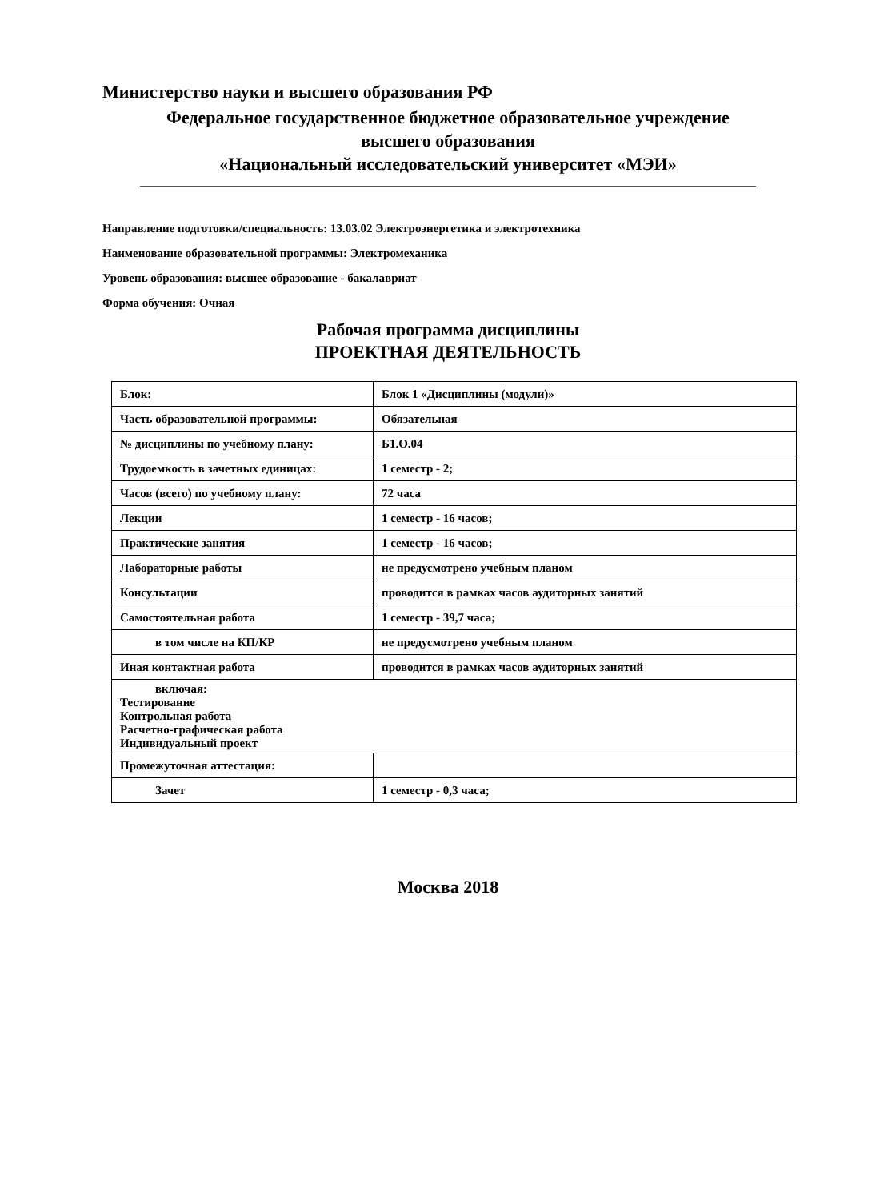Министерство науки и высшего образования РФ
Федеральное государственное бюджетное образовательное учреждение
высшего образования
«Национальный исследовательский университет «МЭИ»
Направление подготовки/специальность: 13.03.02 Электроэнергетика и электротехника
Наименование образовательной программы: Электромеханика
Уровень образования: высшее образование - бакалавриат
Форма обучения: Очная
Рабочая программа дисциплины
ПРОЕКТНАЯ ДЕЯТЕЛЬНОСТЬ
| Блок: | Блок 1 «Дисциплины (модули)» |
| Часть образовательной программы: | Обязательная |
| № дисциплины по учебному плану: | Б1.О.04 |
| Трудоемкость в зачетных единицах: | 1 семестр - 2; |
| Часов (всего) по учебному плану: | 72 часа |
| Лекции | 1 семестр - 16 часов; |
| Практические занятия | 1 семестр - 16 часов; |
| Лабораторные работы | не предусмотрено учебным планом |
| Консультации | проводится в рамках часов аудиторных занятий |
| Самостоятельная работа | 1 семестр - 39,7 часа; |
| в том числе на КП/КР | не предусмотрено учебным планом |
| Иная контактная работа | проводится в рамках часов аудиторных занятий |
| включая: Тестирование Контрольная работа Расчетно-графическая работа Индивидуальный проект | |
| Промежуточная аттестация: | |
| Зачет | 1 семестр - 0,3 часа; |
Москва 2018